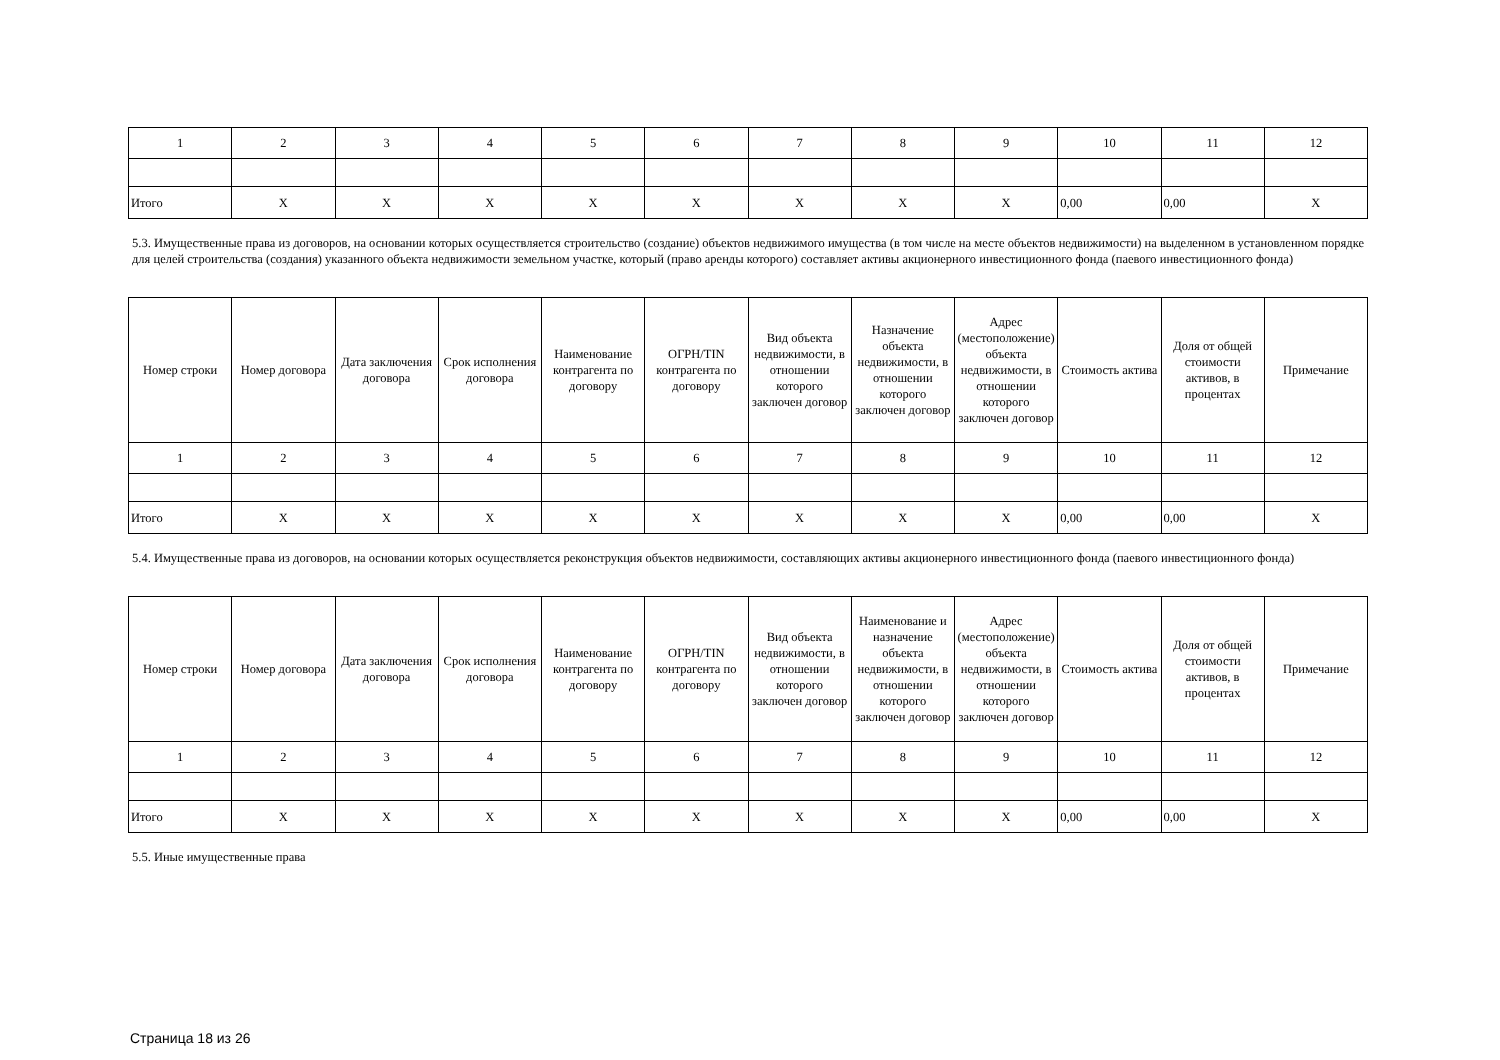| 1 | 2 | 3 | 4 | 5 | 6 | 7 | 8 | 9 | 10 | 11 | 12 |
| Итого | X | X | X | X | X | X | X | X | 0,00 | 0,00 | X |
5.3. Имущественные права из договоров, на основании которых осуществляется строительство (создание) объектов недвижимого имущества (в том числе на месте объектов недвижимости) на выделенном в установленном порядке для целей строительства (создания) указанного объекта недвижимости земельном участке, который (право аренды которого) составляет активы акционерного инвестиционного фонда (паевого инвестиционного фонда)
| Номер строки | Номер договора | Дата заключения договора | Срок исполнения договора | Наименование контрагента по договору | ОГРН/TIN контрагента по договору | Вид объекта недвижимости, в отношении которого заключен договор | Назначение объекта недвижимости, в отношении которого заключен договор | Адрес (местоположение) объекта недвижимости, в отношении которого заключен договор | Стоимость актива | Доля от общей стоимости активов, в процентах | Примечание |
| --- | --- | --- | --- | --- | --- | --- | --- | --- | --- | --- | --- |
| 1 | 2 | 3 | 4 | 5 | 6 | 7 | 8 | 9 | 10 | 11 | 12 |
| Итого | X | X | X | X | X | X | X | X | 0,00 | 0,00 | X |
5.4. Имущественные права из договоров, на основании которых осуществляется реконструкция объектов недвижимости, составляющих активы акционерного инвестиционного фонда (паевого инвестиционного фонда)
| Номер строки | Номер договора | Дата заключения договора | Срок исполнения договора | Наименование контрагента по договору | ОГРН/TIN контрагента по договору | Вид объекта недвижимости, в отношении которого заключен договор | Наименование и назначение объекта недвижимости, в отношении которого заключен договор | Адрес (местоположение) объекта недвижимости, в отношении которого заключен договор | Стоимость актива | Доля от общей стоимости активов, в процентах | Примечание |
| --- | --- | --- | --- | --- | --- | --- | --- | --- | --- | --- | --- |
| 1 | 2 | 3 | 4 | 5 | 6 | 7 | 8 | 9 | 10 | 11 | 12 |
| Итого | X | X | X | X | X | X | X | X | 0,00 | 0,00 | X |
5.5. Иные имущественные права
Страница 18 из 26